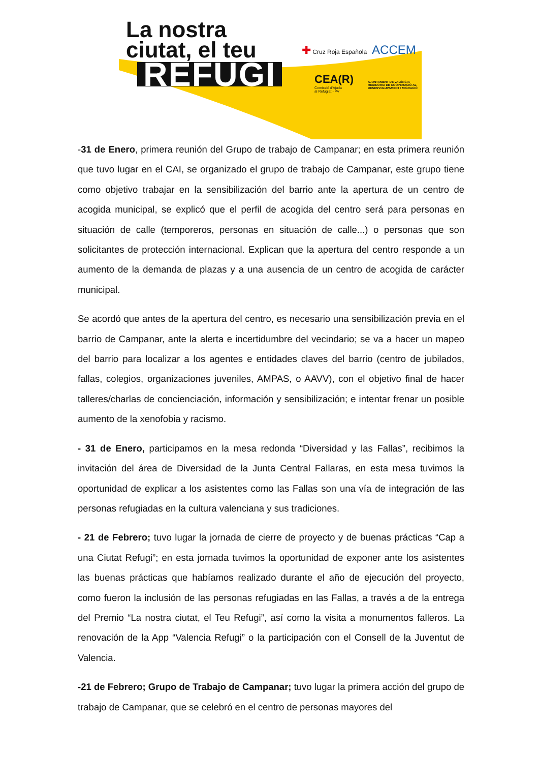La nostra
ciutat, el teu
REFUGI
✚ Cruz Roja Española ACCEM
CEA(R)
Comissió d'Ajuda
al Refugiat - PV
AJUNTAMENT DE VALÈNCIA
REGIDORIA DE COOPERACIÓ AL DESENVOLUPAMENT I MIGRACIÓ
-31 de Enero, primera reunión del Grupo de trabajo de Campanar; en esta primera reunión que tuvo lugar en el CAI, se organizado el grupo de trabajo de Campanar, este grupo tiene como objetivo trabajar en la sensibilización del barrio ante la apertura de un centro de acogida municipal, se explicó que el perfil de acogida del centro será para personas en situación de calle (temporeros, personas en situación de calle...) o personas que son solicitantes de protección internacional. Explican que la apertura del centro responde a un aumento de la demanda de plazas y a una ausencia de un centro de acogida de carácter municipal.
Se acordó que antes de la apertura del centro, es necesario una sensibilización previa en el barrio de Campanar, ante la alerta e incertidumbre del vecindario; se va a hacer un mapeo del barrio para localizar a los agentes e entidades claves del barrio (centro de jubilados, fallas, colegios, organizaciones juveniles, AMPAS, o AAVV), con el objetivo final de hacer talleres/charlas de concienciación, información y sensibilización; e intentar frenar un posible aumento de la xenofobia y racismo.
- 31 de Enero, participamos en la mesa redonda “Diversidad y las Fallas”, recibimos la invitación del área de Diversidad de la Junta Central Fallaras, en esta mesa tuvimos la oportunidad de explicar a los asistentes como las Fallas son una vía de integración de las personas refugiadas en la cultura valenciana y sus tradiciones.
- 21 de Febrero; tuvo lugar la jornada de cierre de proyecto y de buenas prácticas “Cap a una Ciutat Refugi”; en esta jornada tuvimos la oportunidad de exponer ante los asistentes las buenas prácticas que habíamos realizado durante el año de ejecución del proyecto, como fueron la inclusión de las personas refugiadas en las Fallas, a través a de la entrega del Premio “La nostra ciutat, el Teu Refugi”, así como la visita a monumentos falleros. La renovación de la App “Valencia Refugi” o la participación con el Consell de la Juventut de Valencia.
-21 de Febrero; Grupo de Trabajo de Campanar; tuvo lugar la primera acción del grupo de trabajo de Campanar, que se celebró en el centro de personas mayores del